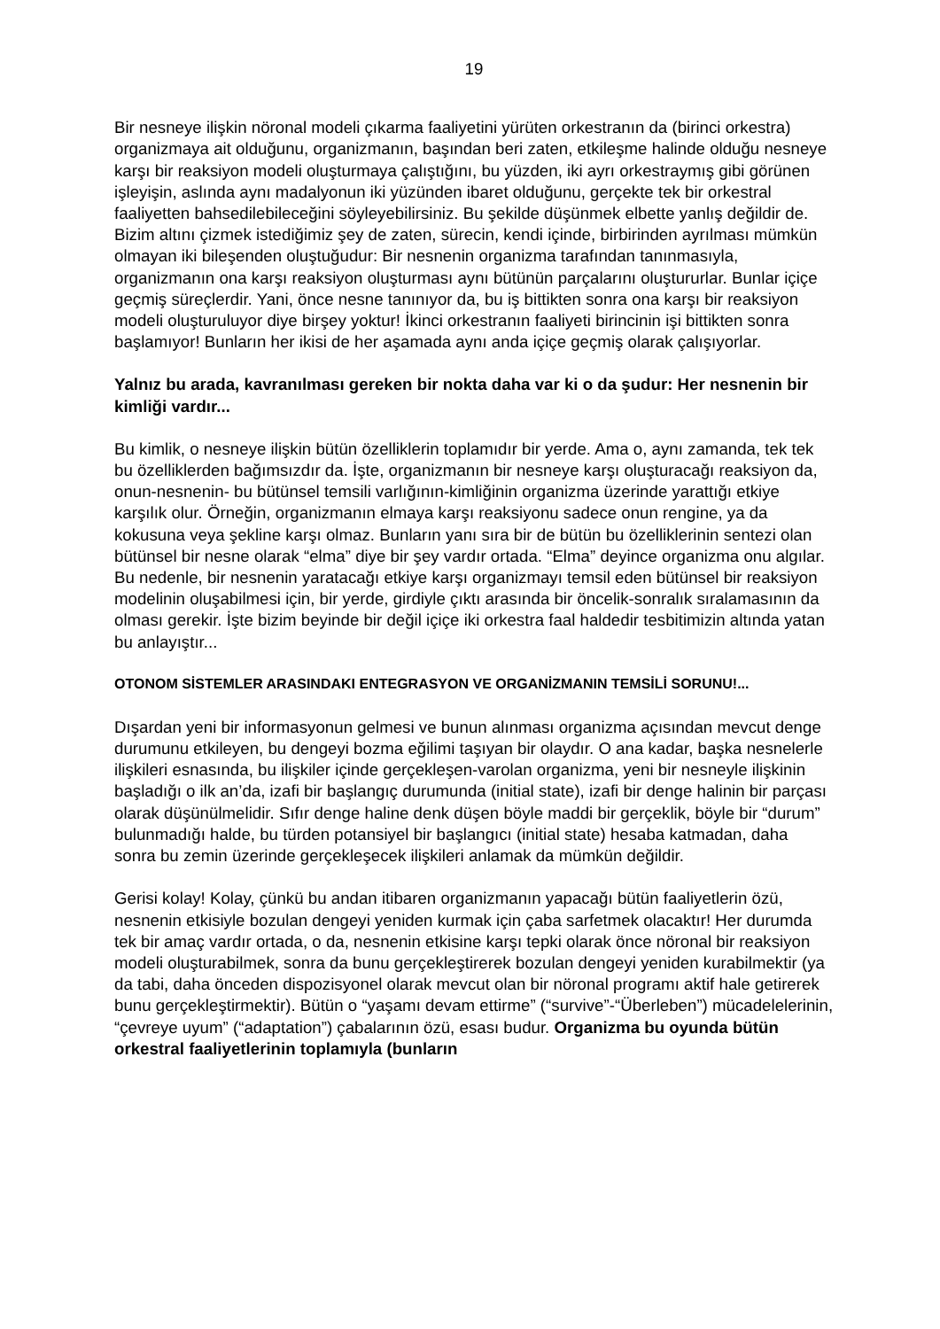19
Bir nesneye ilişkin nöronal modeli çıkarma faaliyetini yürüten orkestranın da (birinci orkestra) organizmaya ait olduğunu, organizmanın, başından beri zaten, etkileşme halinde olduğu nesneye karşı bir reaksiyon modeli oluşturmaya çalıştığını, bu yüzden, iki ayrı orkestraymış gibi görünen işleyişin, aslında aynı madalyonun iki yüzünden ibaret olduğunu, gerçekte tek bir orkestral faaliyetten bahsedilebileceğini söyleyebilirsiniz. Bu şekilde düşünmek elbette yanlış değildir de. Bizim altını çizmek istediğimiz şey de zaten, sürecin, kendi içinde, birbirinden ayrılması mümkün olmayan iki bileşenden oluştuğudur: Bir nesnenin organizma tarafından tanınmasıyla, organizmanın ona karşı reaksiyon oluşturması aynı bütünün parçalarını oluştururlar. Bunlar içiçe geçmiş süreçlerdir. Yani, önce nesne tanınıyor da, bu iş bittikten sonra ona karşı bir reaksiyon modeli oluşturuluyor diye birşey yoktur! İkinci orkestranın faaliyeti birincinin işi bittikten sonra başlamıyor! Bunların her ikisi de her aşamada aynı anda içiçe geçmiş olarak çalışıyorlar.
Yalnız bu arada, kavranılması gereken bir nokta daha var ki o da şudur: Her nesnenin bir kimliği vardır...
Bu kimlik, o nesneye ilişkin bütün özelliklerin toplamıdır bir yerde. Ama o, aynı zamanda, tek tek bu özelliklerden bağımsızdır da. İşte, organizmanın bir nesneye karşı oluşturacağı reaksiyon da, onun-nesnenin- bu bütünsel temsili varlığının-kimliğinin organizma üzerinde yarattığı etkiye karşılık olur. Örneğin, organizmanın elmaya karşı reaksiyonu sadece onun rengine, ya da kokusuna veya şekline karşı olmaz. Bunların yanı sıra bir de bütün bu özelliklerinin sentezi olan bütünsel bir nesne olarak “elma” diye bir şey vardır ortada. “Elma” deyince organizma onu algılar. Bu nedenle, bir nesnenin yaratacağı etkiye karşı organizmayı temsil eden bütünsel bir reaksiyon modelinin oluşabilmesi için, bir yerde, girdiyle çıktı arasında bir öncelik-sonralık sıralamasının da olması gerekir. İşte bizim beyinde bir değil içiçe iki orkestra faal haldedir tesbitimizin altında yatan bu anlayıştır...
OTONOM SİSTEMLER ARASINDAKI ENTEGRASYON VE ORGANİZMANIN TEMSİLİ SORUNU!...
Dışardan yeni bir informasyonun gelmesi ve bunun alınması organizma açısından mevcut denge durumunu etkileyen, bu dengeyi bozma eğilimi taşıyan bir olaydır. O ana kadar, başka nesnelerle ilişkileri esnasında, bu ilişkiler içinde gerçekleşen-varolan organizma, yeni bir nesneyle ilişkinin başladığı o ilk an’da, izafi bir başlangıç durumunda (initial state), izafi bir denge halinin bir parçası olarak düşünülmelidir. Sıfır denge haline denk düşen böyle maddi bir gerçeklik, böyle bir “durum” bulunmadığı halde, bu türden potansiyel bir başlangıcı (initial state) hesaba katmadan, daha sonra bu zemin üzerinde gerçekleşecek ilişkileri anlamak da mümkün değildir.
Gerisi kolay! Kolay, çünkü bu andan itibaren organizmanın yapacağı bütün faaliyetlerin özü, nesnenin etkisiyle bozulan dengeyi yeniden kurmak için çaba sarfetmek olacaktır! Her durumda tek bir amaç vardır ortada, o da, nesnenin etkisine karşı tepki olarak önce nöronal bir reaksiyon modeli oluşturabilmek, sonra da bunu gerçekleştirerek bozulan dengeyi yeniden kurabilmektir (ya da tabi, daha önceden dispozisyonel olarak mevcut olan bir nöronal programı aktif hale getirerek bunu gerçekleştirmektir). Bütün o “yaşamı devam ettirme” (“survive”-“Überleben”) mücadelelerinin, “çevreye uyum” (“adaptation”) çabalarının özü, esası budur. Organizma bu oyunda bütün orkestral faaliyetlerinin toplamıyla (bunların